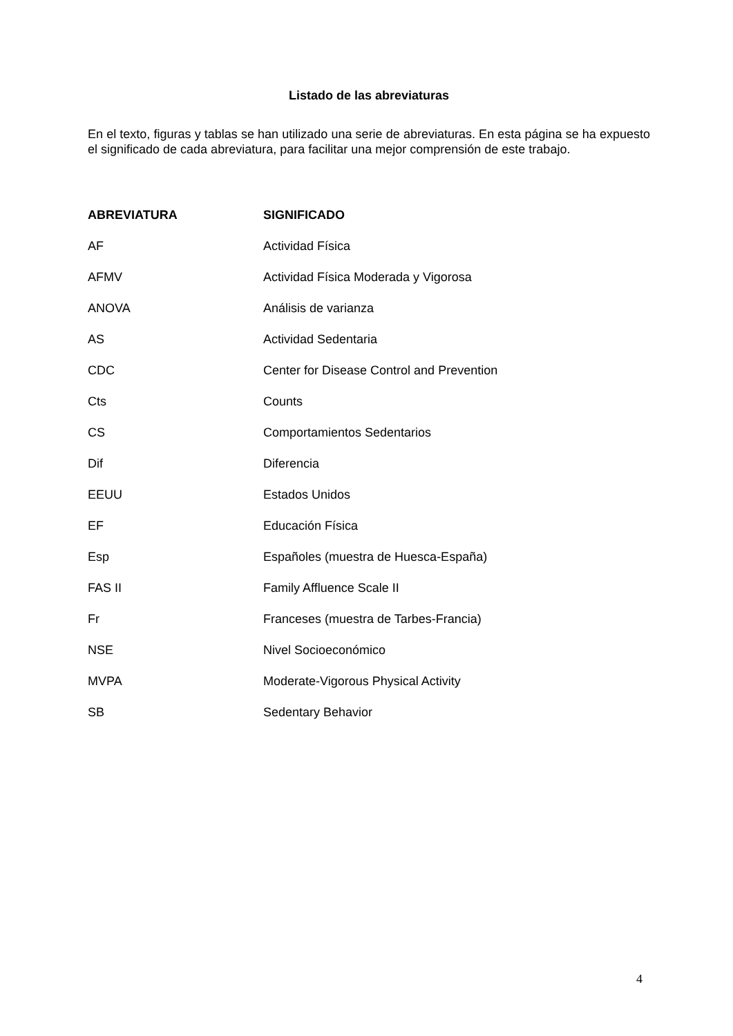Listado de las abreviaturas
En el texto, figuras y tablas se han utilizado una serie de abreviaturas. En esta página se ha expuesto el significado de cada abreviatura, para facilitar una mejor comprensión de este trabajo.
| ABREVIATURA | SIGNIFICADO |
| --- | --- |
| AF | Actividad Física |
| AFMV | Actividad Física Moderada y Vigorosa |
| ANOVA | Análisis de varianza |
| AS | Actividad Sedentaria |
| CDC | Center for Disease Control and Prevention |
| Cts | Counts |
| CS | Comportamientos Sedentarios |
| Dif | Diferencia |
| EEUU | Estados Unidos |
| EF | Educación Física |
| Esp | Españoles (muestra de Huesca-España) |
| FAS II | Family Affluence Scale II |
| Fr | Franceses (muestra de Tarbes-Francia) |
| NSE | Nivel Socioeconómico |
| MVPA | Moderate-Vigorous Physical Activity |
| SB | Sedentary Behavior |
4